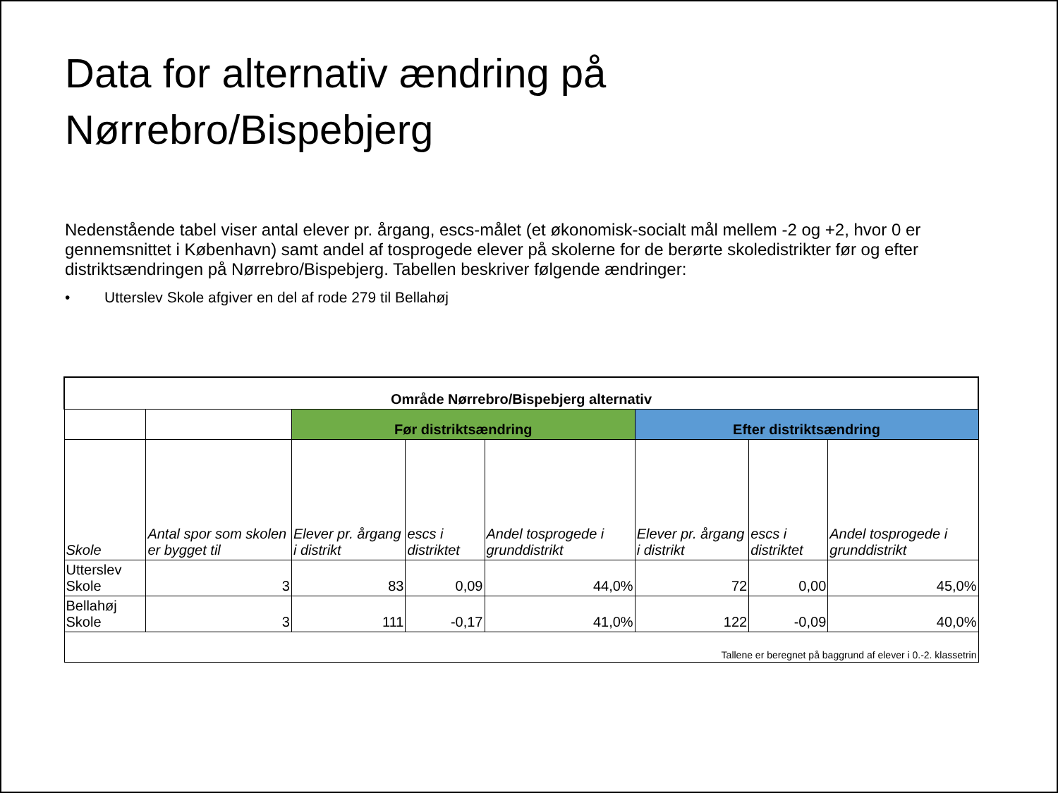Data for alternativ ændring på
Nørrebro/Bispebjerg
Nedenstående tabel viser antal elever pr. årgang, escs-målet (et økonomisk-socialt mål mellem -2 og +2, hvor 0 er gennemsnittet i København) samt andel af tosprogede elever på skolerne for de berørte skoledistrikter før og efter distriktsændringen på Nørrebro/Bispebjerg. Tabellen beskriver følgende ændringer:
• Utterslev Skole afgiver en del af rode 279 til Bellahøj
| Område Nørrebro/Bispebjerg alternativ | | | | | | | |
| | | Før distriktsændring | | | Efter distriktsændring | | |
| Skole | Antal spor som skolen er bygget til | Elever pr. årgang i distrikt | escs i distriktet | Andel tosprogede i grunddistrikt | Elever pr. årgang i distrikt | escs i distriktet | Andel tosprogede i grunddistrikt |
| Utterslev Skole | 3 | 83 | 0,09 | 44,0% | 72 | 0,00 | 45,0% |
| Bellahøj Skole | 3 | 111 | -0,17 | 41,0% | 122 | -0,09 | 40,0% |
| Tallene er beregnet på baggrund af elever i 0.-2. klassetrin | | | | | | | |